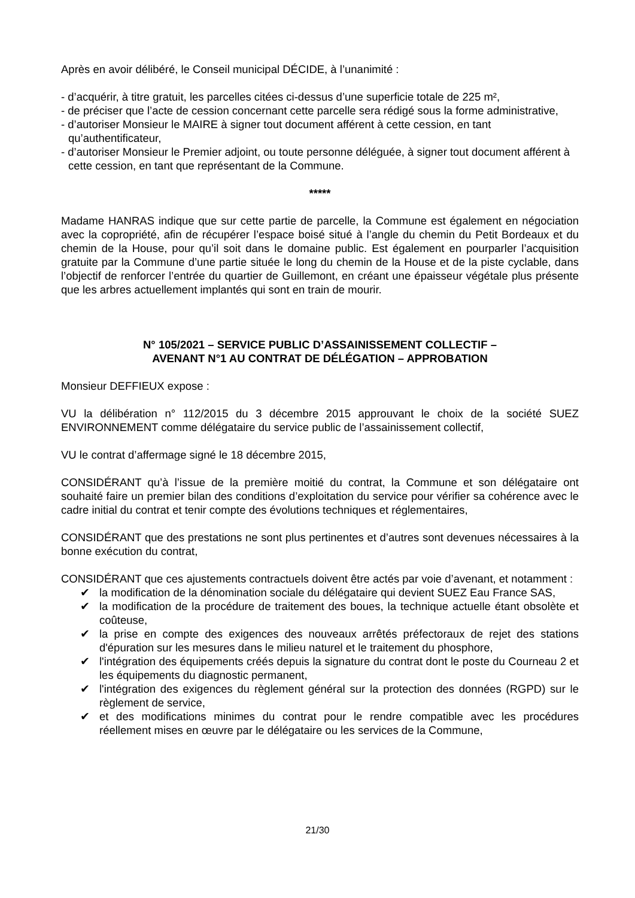Après en avoir délibéré, le Conseil municipal DÉCIDE, à l’unanimité :
- d’acquérir, à titre gratuit, les parcelles citées ci-dessus d’une superficie totale de 225 m²,
- de préciser que l’acte de cession concernant cette parcelle sera rédigé sous la forme administrative,
- d’autoriser Monsieur le MAIRE à signer tout document afférent à cette cession, en tant qu’authentificateur,
- d’autoriser Monsieur le Premier adjoint, ou toute personne déléguée, à signer tout document afférent à cette cession, en tant que représentant de la Commune.
*****
Madame HANRAS indique que sur cette partie de parcelle, la Commune est également en négociation avec la copropriété, afin de récupérer l’espace boisé situé à l’angle du chemin du Petit Bordeaux et du chemin de la House, pour qu’il soit dans le domaine public. Est également en pourparler l’acquisition gratuite par la Commune d’une partie située le long du chemin de la House et de la piste cyclable, dans l’objectif de renforcer l’entrée du quartier de Guillemont, en créant une épaisseur végétale plus présente que les arbres actuellement implantés qui sont en train de mourir.
N° 105/2021 – SERVICE PUBLIC D’ASSAINISSEMENT COLLECTIF –
AVENANT N°1 AU CONTRAT DE DÉLÉGATION – APPROBATION
Monsieur DEFFIEUX expose :
VU la délibération n° 112/2015 du 3 décembre 2015 approuvant le choix de la société SUEZ ENVIRONNEMENT comme délégataire du service public de l’assainissement collectif,
VU le contrat d’affermage signé le 18 décembre 2015,
CONSIDÉRANT qu’à l’issue de la première moitié du contrat, la Commune et son délégataire ont souhaité faire un premier bilan des conditions d’exploitation du service pour vérifier sa cohérence avec le cadre initial du contrat et tenir compte des évolutions techniques et réglementaires,
CONSIDÉRANT que des prestations ne sont plus pertinentes et d’autres sont devenues nécessaires à la bonne exécution du contrat,
CONSIDÉRANT que ces ajustements contractuels doivent être actés par voie d’avenant, et notamment :
✔ la modification de la dénomination sociale du délégataire qui devient SUEZ Eau France SAS,
✔ la modification de la procédure de traitement des boues, la technique actuelle étant obsolète et coûteuse,
✔ la prise en compte des exigences des nouveaux arrêtés préfectoraux de rejet des stations d'épuration sur les mesures dans le milieu naturel et le traitement du phosphore,
✔ l'intégration des équipements créés depuis la signature du contrat dont le poste du Courneau 2 et les équipements du diagnostic permanent,
✔ l'intégration des exigences du règlement général sur la protection des données (RGPD) sur le règlement de service,
✔ et des modifications minimes du contrat pour le rendre compatible avec les procédures réellement mises en œuvre par le délégataire ou les services de la Commune,
21/30